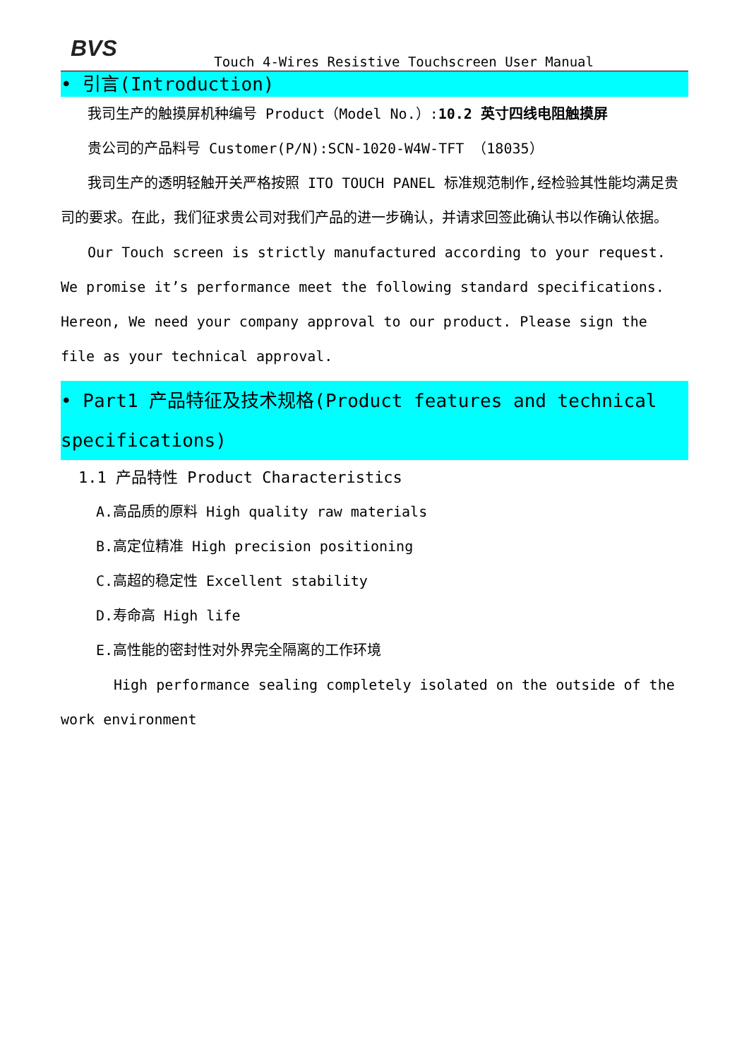BVS
Touch 4-Wires Resistive Touchscreen User Manual
• 引言(Introduction)
我司生产的触摸屏机种编号 Product（Model No.）:10.2 英寸四线电阻触摸屏
贵公司的产品料号 Customer(P/N):SCN-1020-W4W-TFT （18035）
我司生产的透明轻触开关严格按照 ITO TOUCH PANEL 标准规范制作,经检验其性能均满足贵司的要求。在此，我们征求贵公司对我们产品的进一步确认，并请求回签此确认书以作确认依据。
Our Touch screen is strictly manufactured according to your request. We promise it’s performance meet the following standard specifications. Hereon, We need your company approval to our product. Please sign the file as your technical approval.
• Part1 产品特征及技术规格(Product features and technical specifications)
1.1 产品特性 Product Characteristics
A.高品质的原料 High quality raw materials
B.高定位精准 High precision positioning
C.高超的稳定性 Excellent stability
D.寿命高 High life
E.高性能的密封性对外界完全隔离的工作环境
High performance sealing completely isolated on the outside of the work environment